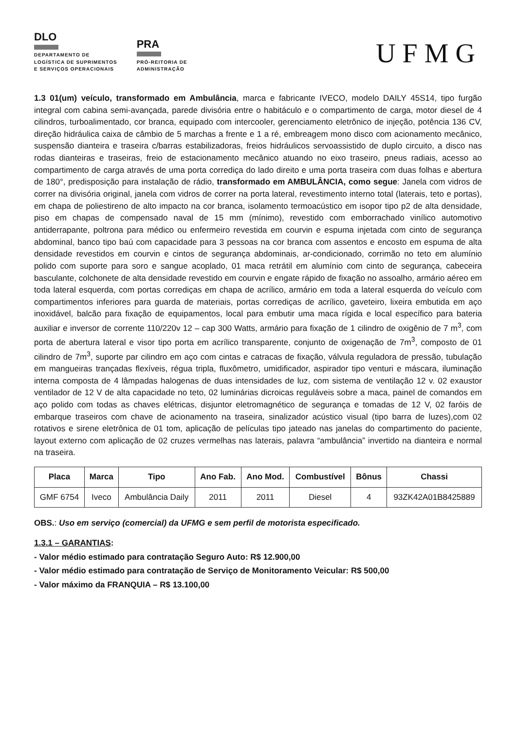DLO
DEPARTAMENTO DE
LOGÍSTICA DE SUPRIMENTOS
E SERVIÇOS OPERACIONAIS
PRA
PRÓ-REITORIA DE
ADMINISTRAÇÃO
UFMG
1.3 01(um) veículo, transformado em Ambulância, marca e fabricante IVECO, modelo DAILY 45S14, tipo furgão integral com cabina semi-avançada, parede divisória entre o habitáculo e o compartimento de carga, motor diesel de 4 cilindros, turboalimentado, cor branca, equipado com intercooler, gerenciamento eletrônico de injeção, potência 136 CV, direção hidráulica caixa de câmbio de 5 marchas a frente e 1 a ré, embreagem mono disco com acionamento mecânico, suspensão dianteira e traseira c/barras estabilizadoras, freios hidráulicos servoassistido de duplo circuito, a disco nas rodas dianteiras e traseiras, freio de estacionamento mecânico atuando no eixo traseiro, pneus radiais, acesso ao compartimento de carga através de uma porta corrediça do lado direito e uma porta traseira com duas folhas e abertura de 180°, predisposição para instalação de rádio, transformado em AMBULÂNCIA, como segue: Janela com vidros de correr na divisória original, janela com vidros de correr na porta lateral, revestimento interno total (laterais, teto e portas), em chapa de poliestireno de alto impacto na cor branca, isolamento termoacústico em isopor tipo p2 de alta densidade, piso em chapas de compensado naval de 15 mm (mínimo), revestido com emborrachado vinílico automotivo antiderrapante, poltrona para médico ou enfermeiro revestida em courvin e espuma injetada com cinto de segurança abdominal, banco tipo baú com capacidade para 3 pessoas na cor branca com assentos e encosto em espuma de alta densidade revestidos em courvin e cintos de segurança abdominais, ar-condicionado, corrimão no teto em alumínio polido com suporte para soro e sangue acoplado, 01 maca retrátil em alumínio com cinto de segurança, cabeceira basculante, colchonete de alta densidade revestido em courvin e engate rápido de fixação no assoalho, armário aéreo em toda lateral esquerda, com portas corrediças em chapa de acrílico, armário em toda a lateral esquerda do veículo com compartimentos inferiores para guarda de materiais, portas corrediças de acrílico, gaveteiro, lixeira embutida em aço inoxidável, balcão para fixação de equipamentos, local para embutir uma maca rígida e local específico para bateria auxiliar e inversor de corrente 110/220v 12 – cap 300 Watts, armário para fixação de 1 cilindro de oxigênio de 7 m<sup>3</sup>, com porta de abertura lateral e visor tipo porta em acrílico transparente, conjunto de oxigenação de 7m<sup>3</sup>, composto de 01 cilindro de 7m<sup>3</sup>, suporte par cilindro em aço com cintas e catracas de fixação, válvula reguladora de pressão, tubulação em mangueiras trançadas flexíveis, régua tripla, fluxômetro, umidificador, aspirador tipo venturi e máscara, iluminação interna composta de 4 lâmpadas halogenas de duas intensidades de luz, com sistema de ventilação 12 v. 02 exaustor ventilador de 12 V de alta capacidade no teto, 02 luminárias dicroicas reguláveis sobre a maca, painel de comandos em aço polido com todas as chaves elétricas, disjuntor eletromagnético de segurança e tomadas de 12 V, 02 faróis de embarque traseiros com chave de acionamento na traseira, sinalizador acústico visual (tipo barra de luzes),com 02 rotativos e sirene eletrônica de 01 tom, aplicação de películas tipo jateado nas janelas do compartimento do paciente, layout externo com aplicação de 02 cruzes vermelhas nas laterais, palavra “ambulância” invertido na dianteira e normal na traseira.
| Placa | Marca | Tipo | Ano Fab. | Ano Mod. | Combustível | Bônus | Chassi |
| --- | --- | --- | --- | --- | --- | --- | --- |
| GMF 6754 | Iveco | Ambulância Daily | 2011 | 2011 | Diesel | 4 | 93ZK42A01B8425889 |
OBS.: Uso em serviço (comercial) da UFMG e sem perfil de motorista especificado.
1.3.1 – GARANTIAS:
- Valor médio estimado para contratação Seguro Auto: R$ 12.900,00
- Valor médio estimado para contratação de Serviço de Monitoramento Veicular: R$ 500,00
- Valor máximo da FRANQUIA – R$ 13.100,00